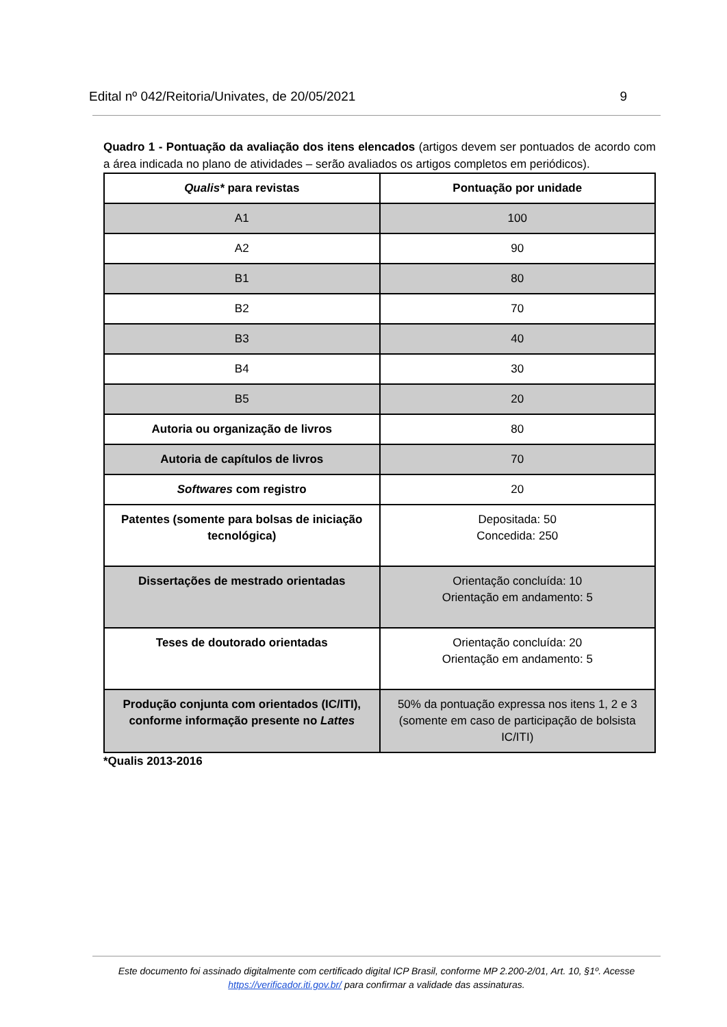Edital nº 042/Reitoria/Univates, de 20/05/2021 9
Quadro 1 - Pontuação da avaliação dos itens elencados (artigos devem ser pontuados de acordo com a área indicada no plano de atividades – serão avaliados os artigos completos em periódicos).
| Qualis* para revistas | Pontuação por unidade |
| --- | --- |
| A1 | 100 |
| A2 | 90 |
| B1 | 80 |
| B2 | 70 |
| B3 | 40 |
| B4 | 30 |
| B5 | 20 |
| Autoria ou organização de livros | 80 |
| Autoria de capítulos de livros | 70 |
| Softwares com registro | 20 |
| Patentes (somente para bolsas de iniciação tecnológica) | Depositada: 50 Concedida: 250 |
| Dissertações de mestrado orientadas | Orientação concluída: 10 Orientação em andamento: 5 |
| Teses de doutorado orientadas | Orientação concluída: 20 Orientação em andamento: 5 |
| Produção conjunta com orientados (IC/ITI), conforme informação presente no Lattes | 50% da pontuação expressa nos itens 1, 2 e 3 (somente em caso de participação de bolsista IC/ITI) |
*Qualis 2013-2016
Este documento foi assinado digitalmente com certificado digital ICP Brasil, conforme MP 2.200-2/01, Art. 10, §1º. Acesse https://verificador.iti.gov.br/ para confirmar a validade das assinaturas.